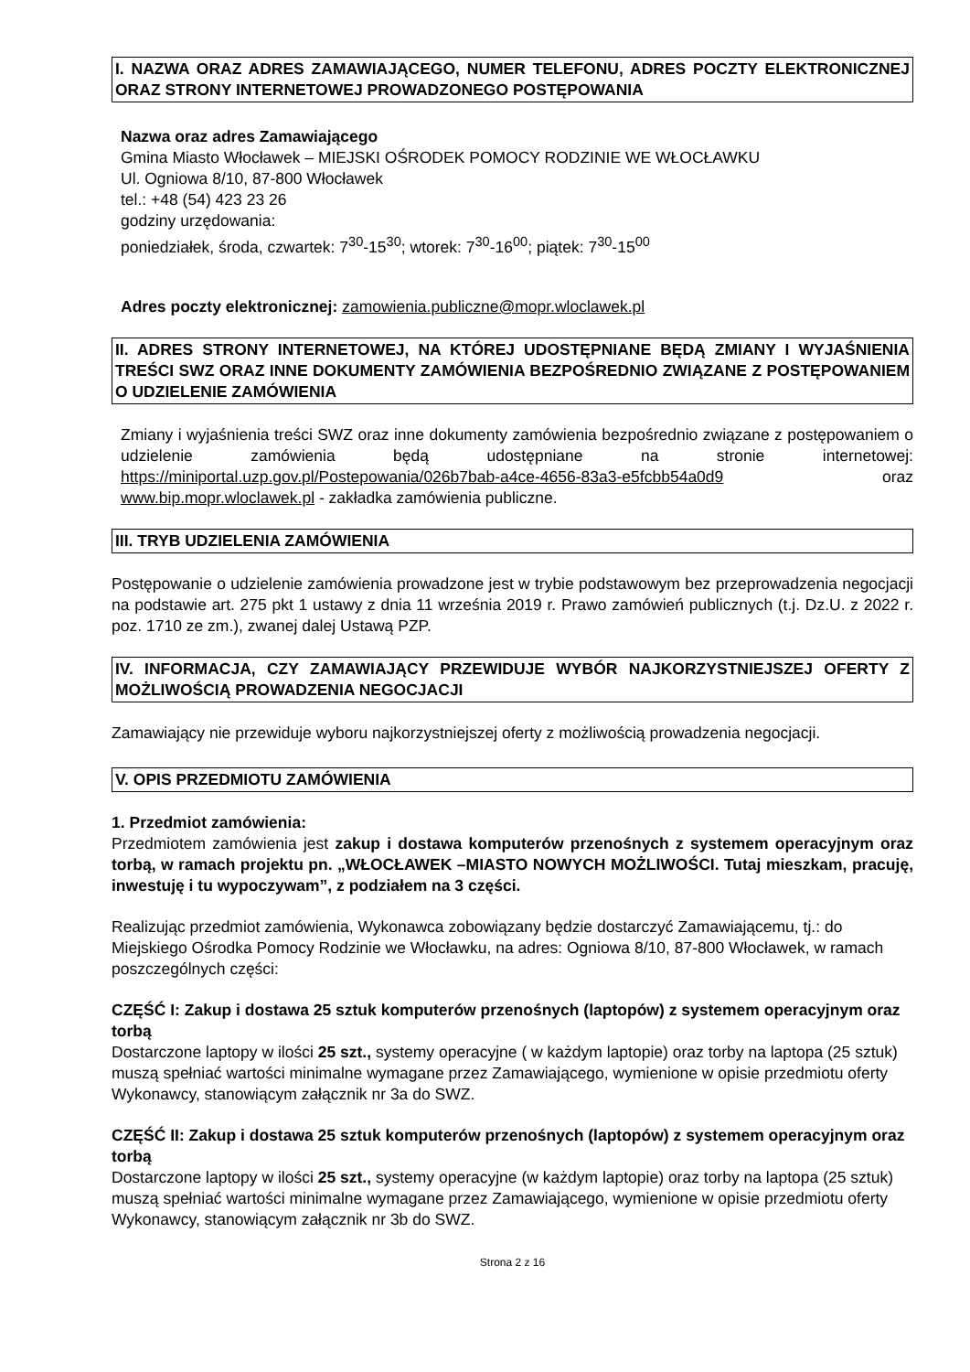I. NAZWA ORAZ ADRES ZAMAWIAJĄCEGO, NUMER TELEFONU, ADRES POCZTY ELEKTRONICZNEJ ORAZ STRONY INTERNETOWEJ PROWADZONEGO POSTĘPOWANIA
Nazwa oraz adres Zamawiającego
Gmina Miasto Włocławek – MIEJSKI OŚRODEK POMOCY RODZINIE WE WŁOCŁAWKU
Ul. Ogniowa 8/10, 87-800 Włocławek
tel.: +48 (54) 423 23 26
godziny urzędowania:
poniedziałek, środa, czwartek: 7<sup>30</sup>-15<sup>30</sup>; wtorek: 7<sup>30</sup>-16<sup>00</sup>; piątek: 7<sup>30</sup>-15<sup>00</sup>
Adres poczty elektronicznej: zamowienia.publiczne@mopr.wloclawek.pl
II. ADRES STRONY INTERNETOWEJ, NA KTÓREJ UDOSTĘPNIANE BĘDĄ ZMIANY I WYJAŚNIENIA TREŚCI SWZ ORAZ INNE DOKUMENTY ZAMÓWIENIA BEZPOŚREDNIO ZWIĄZANE Z POSTĘPOWANIEM O UDZIELENIE ZAMÓWIENIA
Zmiany i wyjaśnienia treści SWZ oraz inne dokumenty zamówienia bezpośrednio związane z postępowaniem o udzielenie zamówienia będą udostępniane na stronie internetowej: https://miniportal.uzp.gov.pl/Postepowania/026b7bab-a4ce-4656-83a3-e5fcbb54a0d9 oraz www.bip.mopr.wloclawek.pl - zakładka zamówienia publiczne.
III. TRYB UDZIELENIA ZAMÓWIENIA
Postępowanie o udzielenie zamówienia prowadzone jest w trybie podstawowym bez przeprowadzenia negocjacji na podstawie art. 275 pkt 1 ustawy z dnia 11 września 2019 r. Prawo zamówień publicznych (t.j. Dz.U. z 2022 r. poz. 1710 ze zm.), zwanej dalej Ustawą PZP.
IV. INFORMACJA, CZY ZAMAWIAJĄCY PRZEWIDUJE WYBÓR NAJKORZYSTNIEJSZEJ OFERTY Z MOŻLIWOŚCIĄ PROWADZENIA NEGOCJACJI
Zamawiający nie przewiduje wyboru najkorzystniejszej oferty z możliwością prowadzenia negocjacji.
V. OPIS PRZEDMIOTU ZAMÓWIENIA
1. Przedmiot zamówienia:
Przedmiotem zamówienia jest zakup i dostawa komputerów przenośnych z systemem operacyjnym oraz torbą, w ramach projektu pn. „WŁOCŁAWEK –MIASTO NOWYCH MOŻLIWOŚCI. Tutaj mieszkam, pracuję, inwestuję i tu wypoczywam”, z podziałem na 3 części.
Realizując przedmiot zamówienia, Wykonawca zobowiązany będzie dostarczyć Zamawiającemu, tj.: do Miejskiego Ośrodka Pomocy Rodzinie we Włocławku, na adres: Ogniowa 8/10, 87-800 Włocławek, w ramach poszczególnych części:
CZĘŚĆ I: Zakup i dostawa 25 sztuk komputerów przenośnych (laptopów) z systemem operacyjnym oraz torbą
Dostarczone laptopy w ilości 25 szt., systemy operacyjne ( w każdym laptopie) oraz torby na laptopa (25 sztuk) muszą spełniać wartości minimalne wymagane przez Zamawiającego, wymienione w opisie przedmiotu oferty Wykonawcy, stanowiącym załącznik nr 3a do SWZ.
CZĘŚĆ II: Zakup i dostawa 25 sztuk komputerów przenośnych (laptopów) z systemem operacyjnym oraz torbą
Dostarczone laptopy w ilości 25 szt., systemy operacyjne (w każdym laptopie) oraz torby na laptopa (25 sztuk) muszą spełniać wartości minimalne wymagane przez Zamawiającego, wymienione w opisie przedmiotu oferty Wykonawcy, stanowiącym załącznik nr 3b do SWZ.
Strona 2 z 16